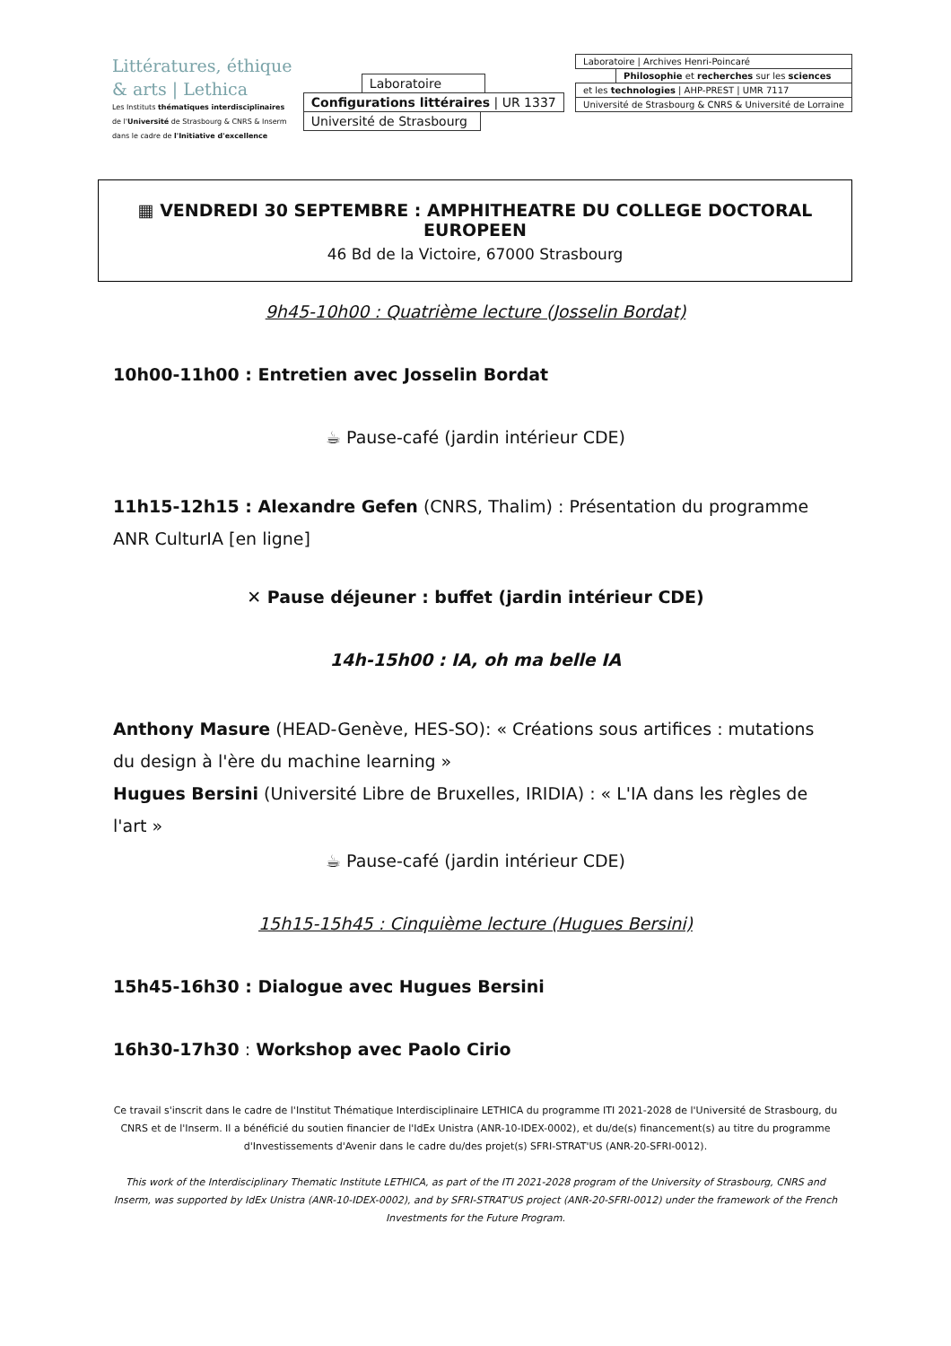Littératures, éthique
& arts | Lethica
Les Instituts thématiques interdisciplinaires
de l'Université de Strasbourg & CNRS & Inserm
dans le cadre de l'Initiative d'excellence
Laboratoire
Configurations littéraires | UR 1337
Université de Strasbourg
Laboratoire | Archives Henri-Poincaré
Philosophie et recherches sur les sciences
et les technologies | AHP-PREST | UMR 7117
Université de Strasbourg & CNRS & Université de Lorraine
▦ VENDREDI 30 SEPTEMBRE : AMPHITHEATRE DU COLLEGE DOCTORAL EUROPEEN
46 Bd de la Victoire, 67000 Strasbourg
9h45-10h00 : Quatrième lecture (Josselin Bordat)
10h00-11h00 : Entretien avec Josselin Bordat
☕ Pause-café (jardin intérieur CDE)
11h15-12h15 : Alexandre Gefen (CNRS, Thalim) : Présentation du programme ANR CulturIA [en ligne]
✕ Pause déjeuner : buffet (jardin intérieur CDE)
14h-15h00 : IA, oh ma belle IA
Anthony Masure (HEAD-Genève, HES-SO): « Créations sous artifices : mutations du design à l'ère du machine learning »
Hugues Bersini (Université Libre de Bruxelles, IRIDIA) : « L'IA dans les règles de l'art »
☕ Pause-café (jardin intérieur CDE)
15h15-15h45 : Cinquième lecture (Hugues Bersini)
15h45-16h30 : Dialogue avec Hugues Bersini
16h30-17h30 : Workshop avec Paolo Cirio
Ce travail s'inscrit dans le cadre de l'Institut Thématique Interdisciplinaire LETHICA du programme ITI 2021-2028 de l'Université de Strasbourg, du CNRS et de l'Inserm. Il a bénéficié du soutien financier de l'IdEx Unistra (ANR-10-IDEX-0002), et du/de(s) financement(s) au titre du programme d'Investissements d'Avenir dans le cadre du/des projet(s) SFRI-STRAT'US (ANR-20-SFRI-0012).
This work of the Interdisciplinary Thematic Institute LETHICA, as part of the ITI 2021-2028 program of the University of Strasbourg, CNRS and Inserm, was supported by IdEx Unistra (ANR-10-IDEX-0002), and by SFRI-STRAT'US project (ANR-20-SFRI-0012) under the framework of the French Investments for the Future Program.